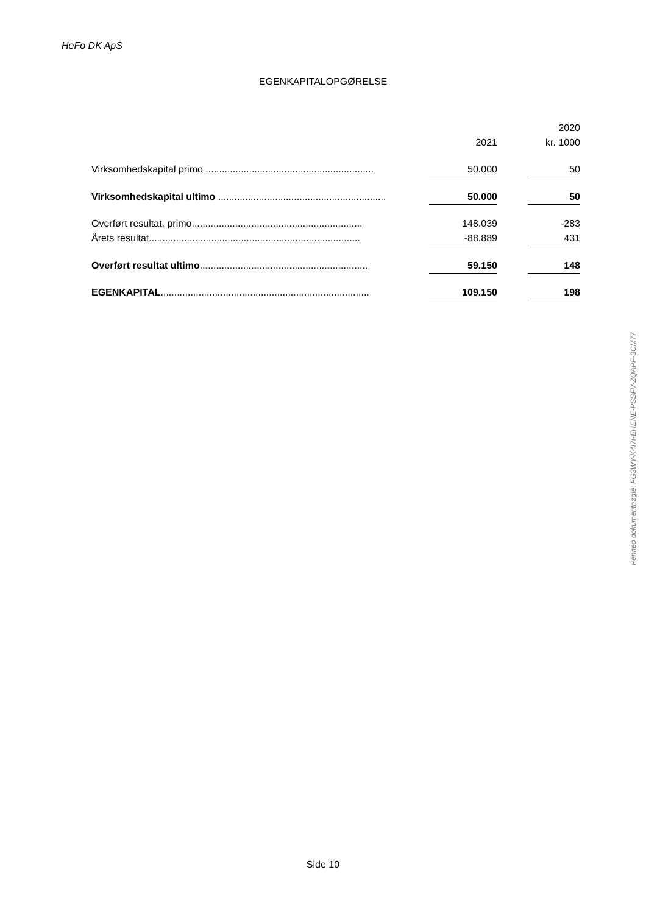HeFo DK ApS
EGENKAPITALOPGØRELSE
| | | | | 2020 |
| --- | --- | --- | --- | --- |
| | | 2021 | | kr. 1000 |
| Virksomhedskapital primo .............................................................. | | 50.000 | | 50 |
| Virksomhedskapital ultimo .............................................................. | | 50.000 | | 50 |
| Overført resultat, primo............................................................... | | 148.039 | | -283 |
| Årets resultat.............................................................................. | | -88.889 | | 431 |
| Overført resultat ultimo .............................................................. | | 59.150 | | 148 |
| EGENKAPITAL ............................................................................. | | 109.150 | | 198 |
Penneo dokumentnøgle: FG3WY-K4I7I-EHENE-PSSFV-ZQAPF-3CM77
Side 10